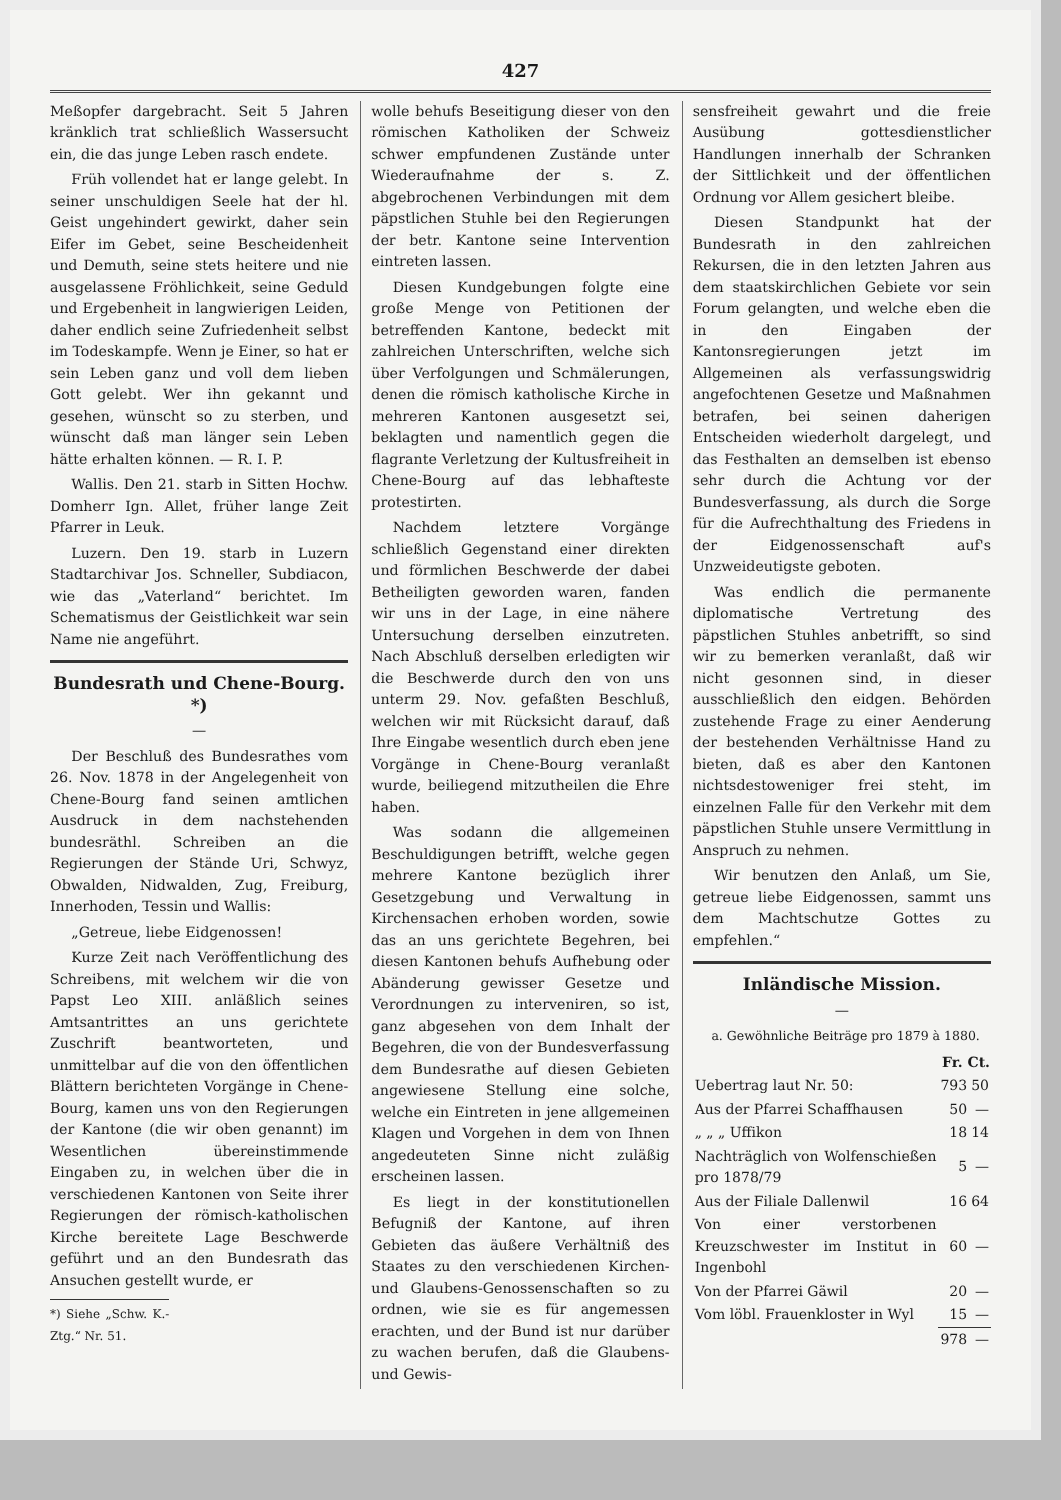427
Meßopfer dargebracht. Seit 5 Jahren kränklich trat schließlich Wassersucht ein, die das junge Leben rasch endete.
Früh vollendet hat er lange gelebt. In seiner unschuldigen Seele hat der hl. Geist ungehindert gewirkt, daher sein Eifer im Gebet, seine Bescheidenheit und Demuth, seine stets heitere und nie ausgelassene Fröhlichkeit, seine Geduld und Ergebenheit in langwierigen Leiden, daher endlich seine Zufriedenheit selbst im Todeskampfe. Wenn je Einer, so hat er sein Leben ganz und voll dem lieben Gott gelebt. Wer ihn gekannt und gesehen, wünscht so zu sterben, und wünscht daß man länger sein Leben hätte erhalten können. — R. I. P.
Wallis. Den 21. starb in Sitten Hochw. Domherr Ign. Allet, früher lange Zeit Pfarrer in Leuk.
Luzern. Den 19. starb in Luzern Stadtarchivar Jos. Schneller, Subdiacon, wie das „Vaterland“ berichtet. Im Schematismus der Geistlichkeit war sein Name nie angeführt.
Bundesrath und Chene-Bourg. *)
—
Der Beschluß des Bundesrathes vom 26. Nov. 1878 in der Angelegenheit von Chene-Bourg fand seinen amtlichen Ausdruck in dem nachstehenden bundesräthl. Schreiben an die Regierungen der Stände Uri, Schwyz, Obwalden, Nidwalden, Zug, Freiburg, Innerhoden, Tessin und Wallis:
„Getreue, liebe Eidgenossen!
Kurze Zeit nach Veröffentlichung des Schreibens, mit welchem wir die von Papst Leo XIII. anläßlich seines Amtsantrittes an uns gerichtete Zuschrift beantworteten, und unmittelbar auf die von den öffentlichen Blättern berichteten Vorgänge in Chene-Bourg, kamen uns von den Regierungen der Kantone (die wir oben genannt) im Wesentlichen übereinstimmende Eingaben zu, in welchen über die in verschiedenen Kantonen von Seite ihrer Regierungen der römisch-katholischen Kirche bereitete Lage Beschwerde geführt und an den Bundesrath das Ansuchen gestellt wurde, er
*) Siehe „Schw. K.-Ztg.“ Nr. 51.
wolle behufs Beseitigung dieser von den römischen Katholiken der Schweiz schwer empfundenen Zustände unter Wiederaufnahme der s. Z. abgebrochenen Verbindungen mit dem päpstlichen Stuhle bei den Regierungen der betr. Kantone seine Intervention eintreten lassen.
Diesen Kundgebungen folgte eine große Menge von Petitionen der betreffenden Kantone, bedeckt mit zahlreichen Unterschriften, welche sich über Verfolgungen und Schmälerungen, denen die römisch katholische Kirche in mehreren Kantonen ausgesetzt sei, beklagten und namentlich gegen die flagrante Verletzung der Kultusfreiheit in Chene-Bourg auf das lebhafteste protestirten.
Nachdem letztere Vorgänge schließlich Gegenstand einer direkten und förmlichen Beschwerde der dabei Betheiligten geworden waren, fanden wir uns in der Lage, in eine nähere Untersuchung derselben einzutreten. Nach Abschluß derselben erledigten wir die Beschwerde durch den von uns unterm 29. Nov. gefaßten Beschluß, welchen wir mit Rücksicht darauf, daß Ihre Eingabe wesentlich durch eben jene Vorgänge in Chene-Bourg veranlaßt wurde, beiliegend mitzutheilen die Ehre haben.
Was sodann die allgemeinen Beschuldigungen betrifft, welche gegen mehrere Kantone bezüglich ihrer Gesetzgebung und Verwaltung in Kirchensachen erhoben worden, sowie das an uns gerichtete Begehren, bei diesen Kantonen behufs Aufhebung oder Abänderung gewisser Gesetze und Verordnungen zu interveniren, so ist, ganz abgesehen von dem Inhalt der Begehren, die von der Bundesverfassung dem Bundesrathe auf diesen Gebieten angewiesene Stellung eine solche, welche ein Eintreten in jene allgemeinen Klagen und Vorgehen in dem von Ihnen angedeuteten Sinne nicht zuläßig erscheinen lassen.
Es liegt in der konstitutionellen Befugniß der Kantone, auf ihren Gebieten das äußere Verhältniß des Staates zu den verschiedenen Kirchen- und Glaubens-Genossenschaften so zu ordnen, wie sie es für angemessen erachten, und der Bund ist nur darüber zu wachen berufen, daß die Glaubens- und Gewis-
sensfreiheit gewahrt und die freie Ausübung gottesdienstlicher Handlungen innerhalb der Schranken der Sittlichkeit und der öffentlichen Ordnung vor Allem gesichert bleibe.
Diesen Standpunkt hat der Bundesrath in den zahlreichen Rekursen, die in den letzten Jahren aus dem staatskirchlichen Gebiete vor sein Forum gelangten, und welche eben die in den Eingaben der Kantonsregierungen jetzt im Allgemeinen als verfassungswidrig angefochtenen Gesetze und Maßnahmen betrafen, bei seinen daherigen Entscheiden wiederholt dargelegt, und das Festhalten an demselben ist ebenso sehr durch die Achtung vor der Bundesverfassung, als durch die Sorge für die Aufrechthaltung des Friedens in der Eidgenossenschaft auf's Unzweideutigste geboten.
Was endlich die permanente diplomatische Vertretung des päpstlichen Stuhles anbetrifft, so sind wir zu bemerken veranlaßt, daß wir nicht gesonnen sind, in dieser ausschließlich den eidgen. Behörden zustehende Frage zu einer Aenderung der bestehenden Verhältnisse Hand zu bieten, daß es aber den Kantonen nichtsdestoweniger frei steht, im einzelnen Falle für den Verkehr mit dem päpstlichen Stuhle unsere Vermittlung in Anspruch zu nehmen.
Wir benutzen den Anlaß, um Sie, getreue liebe Eidgenossen, sammt uns dem Machtschutze Gottes zu empfehlen.“
Inländische Mission.
—
a. Gewöhnliche Beiträge pro 1879 à 1880.
| | Fr. Ct. | |
| --- | --- | --- |
| Uebertrag laut Nr. 50: | 793 | 50 |
| Aus der Pfarrei Schaffhausen | 50 | — |
| „ „ „ Uffikon | 18 | 14 |
| Nachträglich von Wolfenschießen pro 1878/79 | 5 | — |
| Aus der Filiale Dallenwil | 16 | 64 |
| Von einer verstorbenen Kreuzschwester im Institut in Ingenbohl | 60 | — |
| Von der Pfarrei Gäwil | 20 | — |
| Vom löbl. Frauenkloster in Wyl | 15 | — |
| | 978 | — |